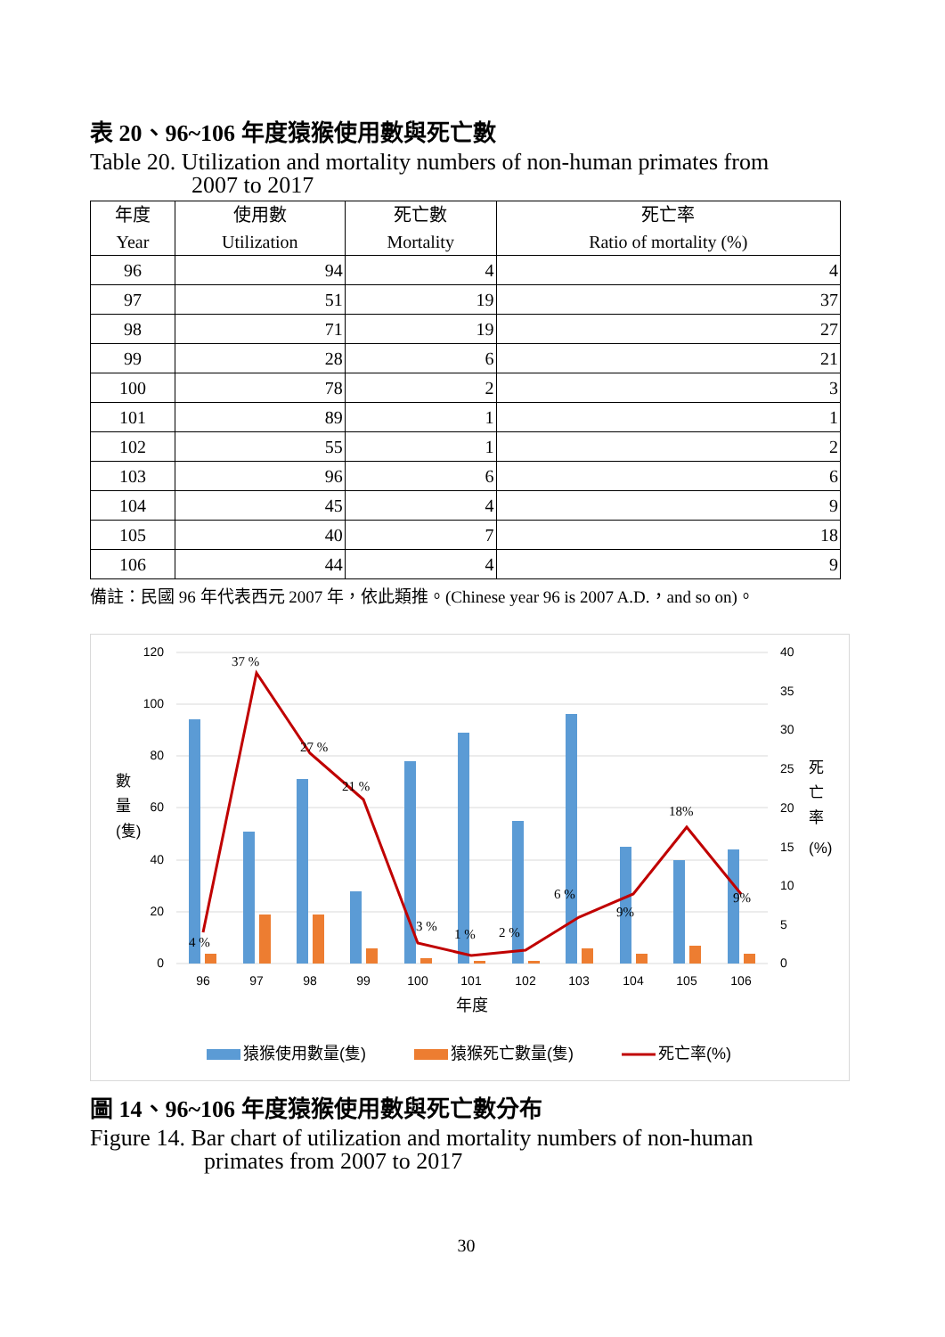表 20、96~106 年度猿猴使用數與死亡數
Table 20. Utilization and mortality numbers of non-human primates from
2007 to 2017
| 年度 Year | 使用數 Utilization | 死亡數 Mortality | 死亡率 Ratio of mortality (%) |
| --- | --- | --- | --- |
| 96 | 94 | 4 | 4 |
| 97 | 51 | 19 | 37 |
| 98 | 71 | 19 | 27 |
| 99 | 28 | 6 | 21 |
| 100 | 78 | 2 | 3 |
| 101 | 89 | 1 | 1 |
| 102 | 55 | 1 | 2 |
| 103 | 96 | 6 | 6 |
| 104 | 45 | 4 | 9 |
| 105 | 40 | 7 | 18 |
| 106 | 44 | 4 | 9 |
備註：民國 96 年代表西元 2007 年，依此類推。(Chinese year 96 is 2007 A.D.，and so on)。
120
100
80
60
40
20
0
40
35
30
25
20
15
10
5
0
4 %
37 %
27 %
21 %
3 %
1 %
2 %
6 %
9%
18%
9%
96
97
98
99
100
101
102
103
104
105
106
年度
數
量
(隻)
死
亡
率
(%)
猿猴使用數量(隻)
猿猴死亡數量(隻)
死亡率(%)
圖 14、96~106 年度猿猴使用數與死亡數分布
Figure 14. Bar chart of utilization and mortality numbers of non-human
primates from 2007 to 2017
30